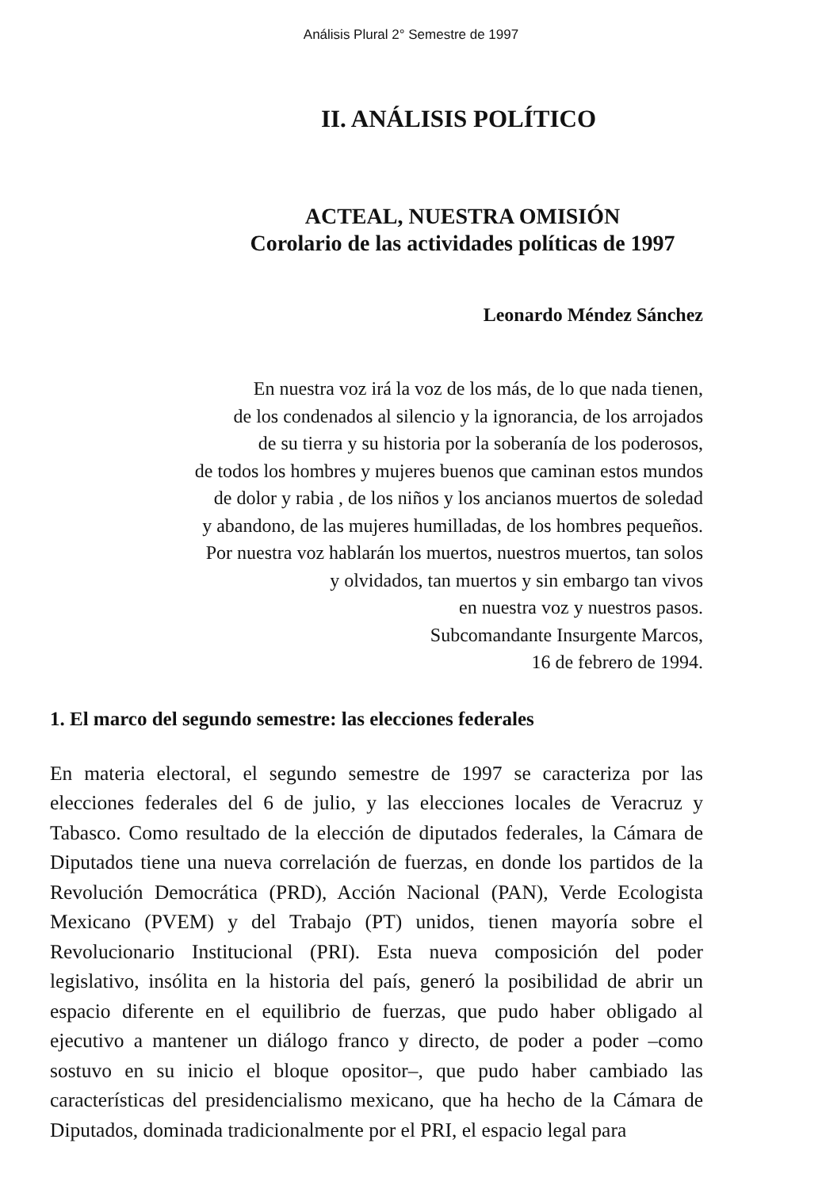Análisis Plural 2° Semestre de 1997
II. ANÁLISIS POLÍTICO
ACTEAL, NUESTRA OMISIÓN
Corolario de las actividades políticas de 1997
Leonardo Méndez Sánchez
En nuestra voz irá la voz de los más, de lo que nada tienen,
de los condenados al silencio y la ignorancia, de los arrojados
de su tierra y su historia por la soberanía de los poderosos,
de todos los hombres y mujeres buenos que caminan estos mundos
de dolor y rabia , de los niños y los ancianos muertos de soledad
y abandono, de las mujeres humilladas, de los hombres pequeños.
Por nuestra voz hablarán los muertos, nuestros muertos, tan solos
y olvidados, tan muertos y sin embargo tan vivos
en nuestra voz y nuestros pasos.
Subcomandante Insurgente Marcos,
16 de febrero de 1994.
1. El marco del segundo semestre: las elecciones federales
En materia electoral, el segundo semestre de 1997 se caracteriza por las elecciones federales del 6 de julio, y las elecciones locales de Veracruz y Tabasco. Como resultado de la elección de diputados federales, la Cámara de Diputados tiene una nueva correlación de fuerzas, en donde los partidos de la Revolución Democrática (PRD), Acción Nacional (PAN), Verde Ecologista Mexicano (PVEM) y del Trabajo (PT) unidos, tienen mayoría sobre el Revolucionario Institucional (PRI). Esta nueva composición del poder legislativo, insólita en la historia del país, generó la posibilidad de abrir un espacio diferente en el equilibrio de fuerzas, que pudo haber obligado al ejecutivo a mantener un diálogo franco y directo, de poder a poder –como sostuvo en su inicio el bloque opositor–, que pudo haber cambiado las características del presidencialismo mexicano, que ha hecho de la Cámara de Diputados, dominada tradicionalmente por el PRI, el espacio legal para